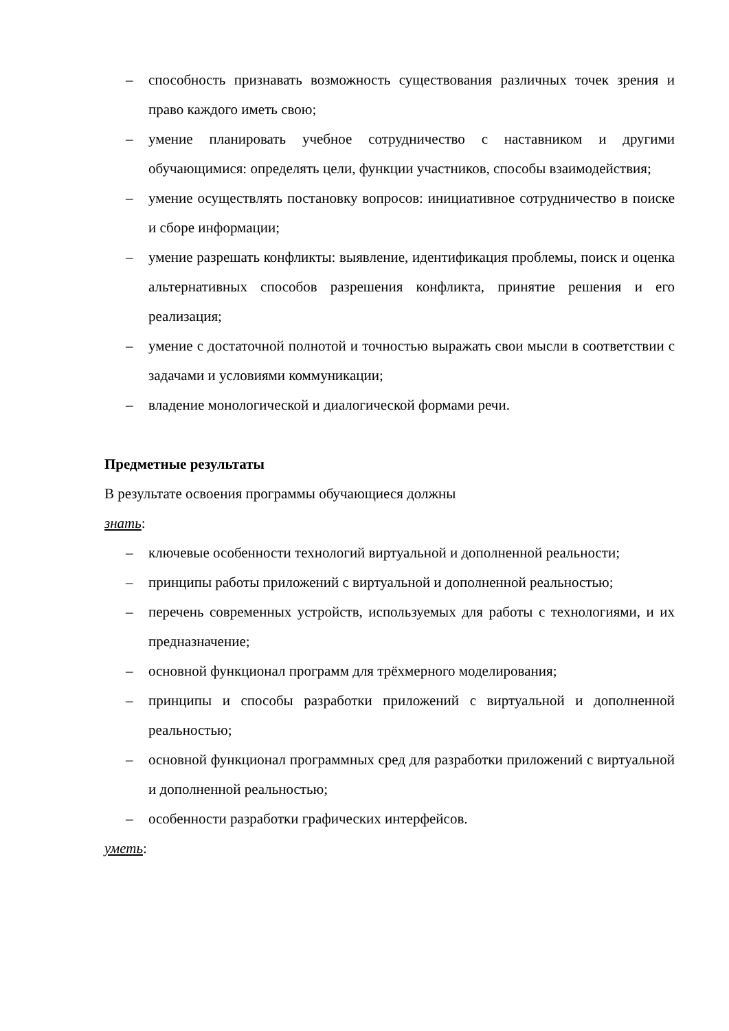– способность признавать возможность существования различных точек зрения и право каждого иметь свою;
– умение планировать учебное сотрудничество с наставником и другими обучающимися: определять цели, функции участников, способы взаимодействия;
– умение осуществлять постановку вопросов: инициативное сотрудничество в поиске и сборе информации;
– умение разрешать конфликты: выявление, идентификация проблемы, поиск и оценка альтернативных способов разрешения конфликта, принятие решения и его реализация;
– умение с достаточной полнотой и точностью выражать свои мысли в соответствии с задачами и условиями коммуникации;
– владение монологической и диалогической формами речи.
Предметные результаты
В результате освоения программы обучающиеся должны
знать:
– ключевые особенности технологий виртуальной и дополненной реальности;
– принципы работы приложений с виртуальной и дополненной реальностью;
– перечень современных устройств, используемых для работы с технологиями, и их предназначение;
– основной функционал программ для трёхмерного моделирования;
– принципы и способы разработки приложений с виртуальной и дополненной реальностью;
– основной функционал программных сред для разработки приложений с виртуальной и дополненной реальностью;
– особенности разработки графических интерфейсов.
уметь: